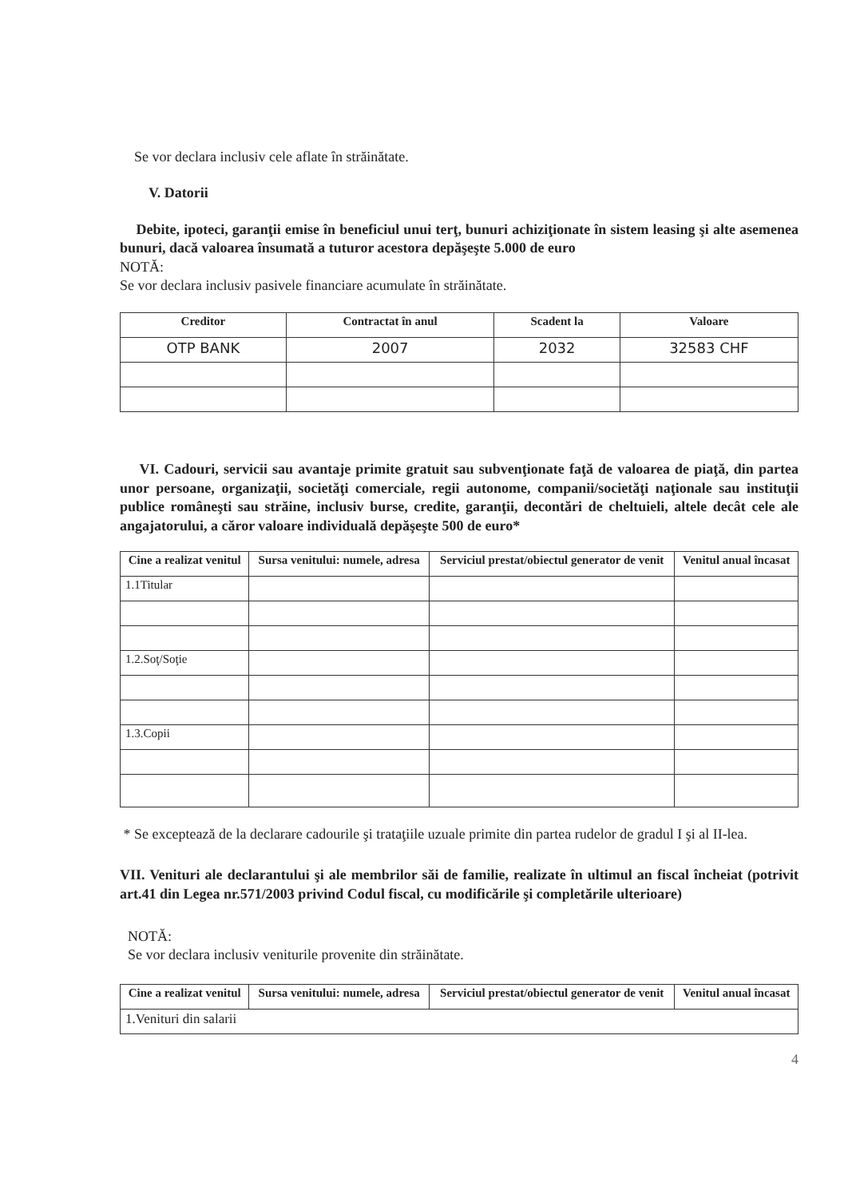Se vor declara inclusiv cele aflate în străinătate.
V. Datorii
Debite, ipoteci, garanţii emise în beneficiul unui terţ, bunuri achiziţionate în sistem leasing şi alte asemenea bunuri, dacă valoarea însumată a tuturor acestora depăşeşte 5.000 de euro
NOTĂ:
Se vor declara inclusiv pasivele financiare acumulate în străinătate.
| Creditor | Contractat în anul | Scadent la | Valoare |
| --- | --- | --- | --- |
| OTP BANK | 2007 | 2032 | 32583 CHF |
VI. Cadouri, servicii sau avantaje primite gratuit sau subvenţionate faţă de valoarea de piaţă, din partea unor persoane, organizaţii, societăţi comerciale, regii autonome, companii/societăţi naţionale sau instituţii publice româneşti sau străine, inclusiv burse, credite, garanţii, decontări de cheltuieli, altele decât cele ale angajatorului, a căror valoare individuală depăşeşte 500 de euro*
| Cine a realizat venitul | Sursa venitului: numele, adresa | Serviciul prestat/obiectul generator de venit | Venitul anual încasat |
| --- | --- | --- | --- |
| 1.1Titular | | | |
| 1.2.Soţ/Soţie | | | |
| 1.3.Copii | | | |
* Se exceptează de la declarare cadourile şi trataţiile uzuale primite din partea rudelor de gradul I şi al II-lea.
VII. Venituri ale declarantului şi ale membrilor săi de familie, realizate în ultimul an fiscal încheiat (potrivit art.41 din Legea nr.571/2003 privind Codul fiscal, cu modificările şi completările ulterioare)
NOTĂ:
Se vor declara inclusiv veniturile provenite din străinătate.
| Cine a realizat venitul | Sursa venitului: numele, adresa | Serviciul prestat/obiectul generator de venit | Venitul anual încasat |
| --- | --- | --- | --- |
| 1.Venituri din salarii | | | |
4